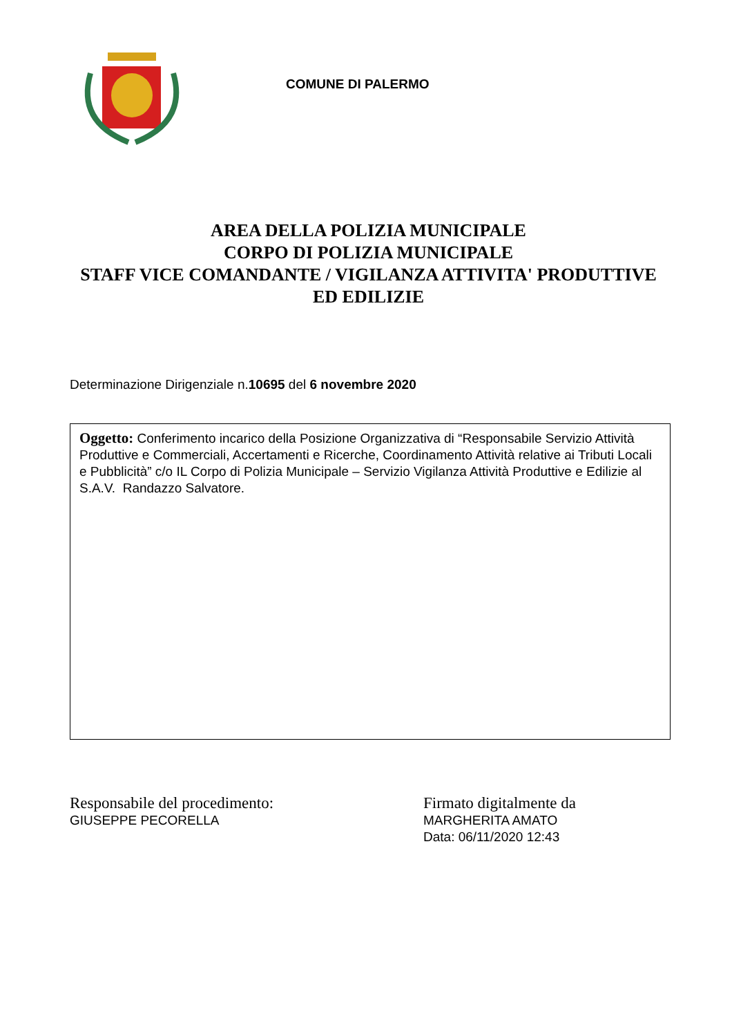COMUNE DI PALERMO
AREA DELLA POLIZIA MUNICIPALE
CORPO DI POLIZIA MUNICIPALE
STAFF VICE COMANDANTE / VIGILANZA ATTIVITA' PRODUTTIVE ED EDILIZIE
Determinazione Dirigenziale n.10695 del 6 novembre 2020
Oggetto: Conferimento incarico della Posizione Organizzativa di “Responsabile Servizio Attività Produttive e Commerciali, Accertamenti e Ricerche, Coordinamento Attività relative ai Tributi Locali e Pubblicità” c/o IL Corpo di Polizia Municipale – Servizio Vigilanza Attività Produttive e Edilizie al S.A.V. Randazzo Salvatore.
Responsabile del procedimento:
GIUSEPPE PECORELLA
Firmato digitalmente da
MARGHERITA AMATO
Data: 06/11/2020 12:43